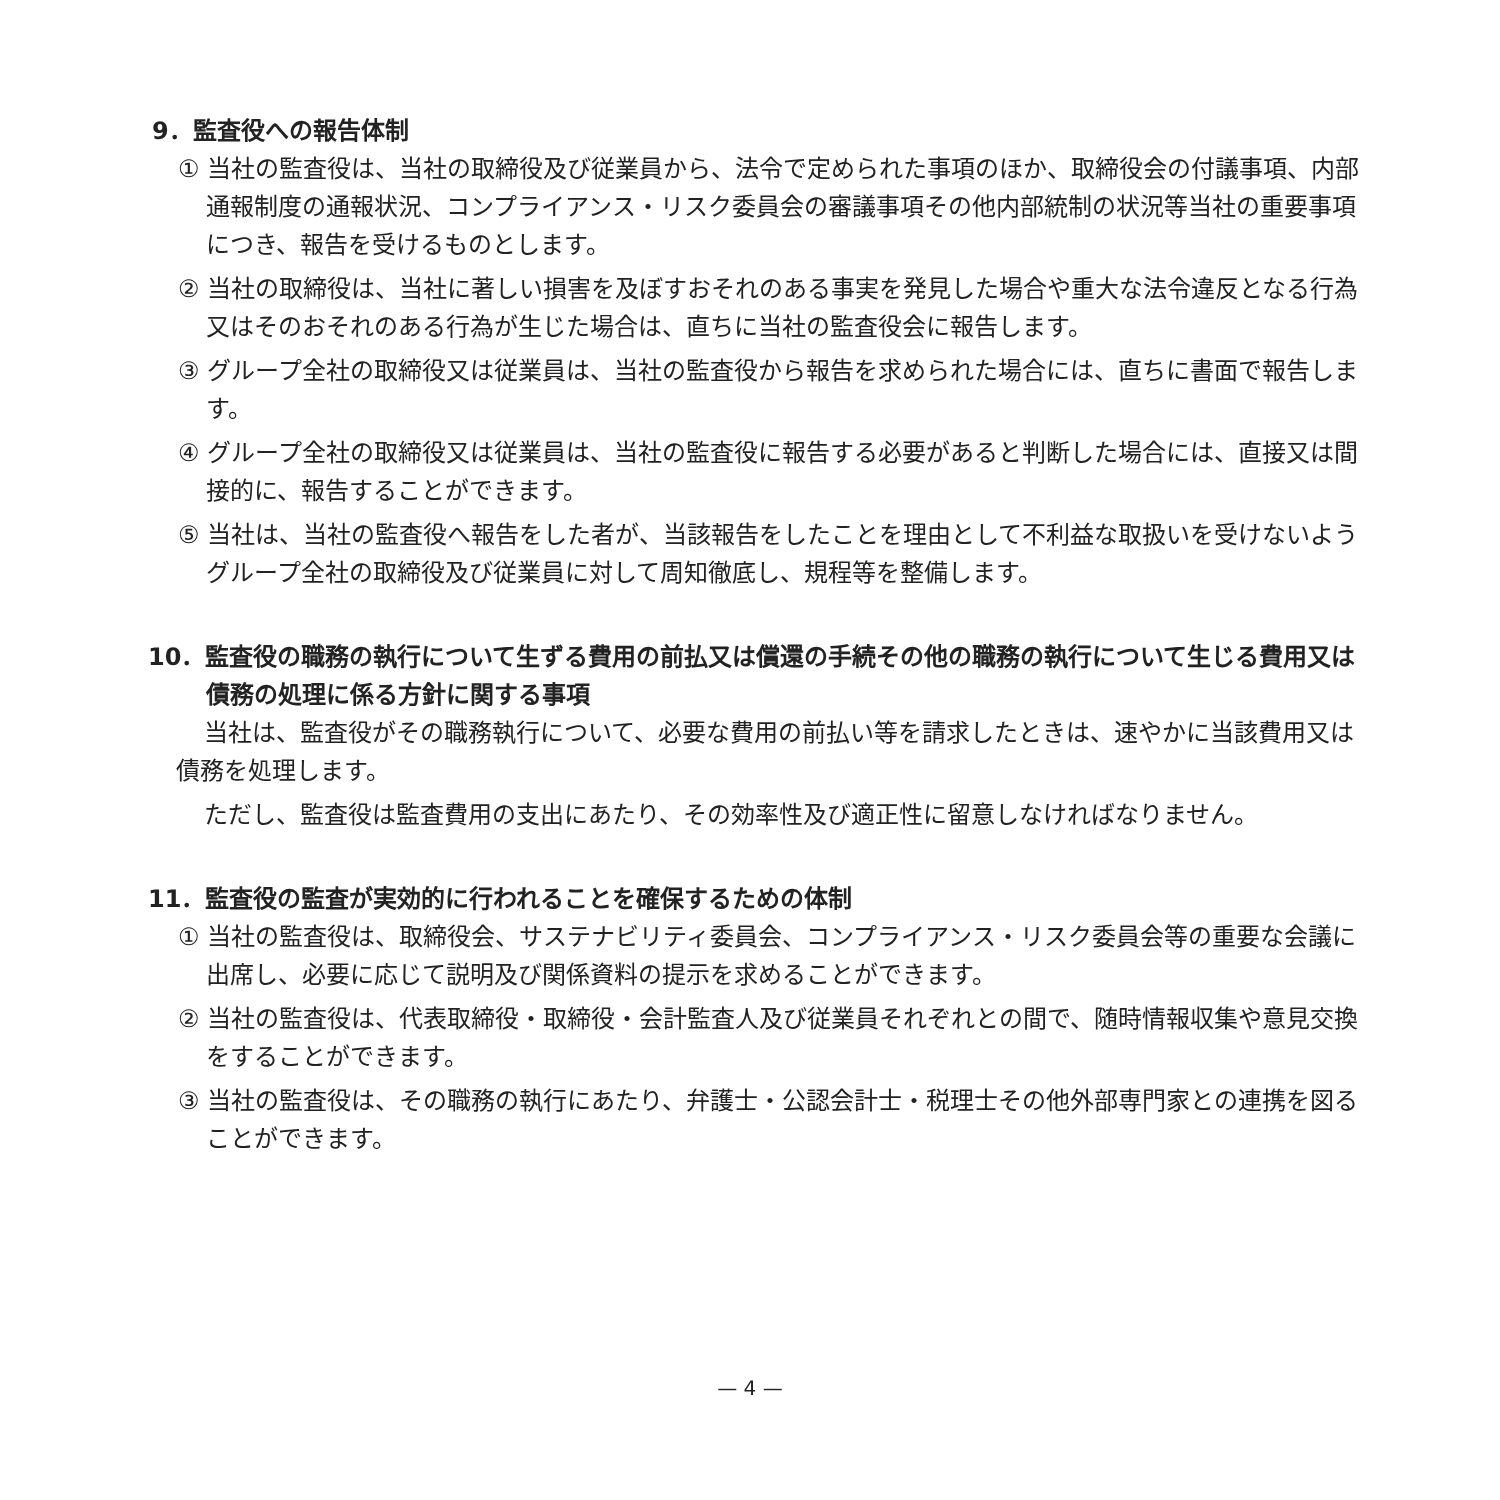9．監査役への報告体制
① 当社の監査役は、当社の取締役及び従業員から、法令で定められた事項のほか、取締役会の付議事項、内部通報制度の通報状況、コンプライアンス・リスク委員会の審議事項その他内部統制の状況等当社の重要事項につき、報告を受けるものとします。
② 当社の取締役は、当社に著しい損害を及ぼすおそれのある事実を発見した場合や重大な法令違反となる行為又はそのおそれのある行為が生じた場合は、直ちに当社の監査役会に報告します。
③ グループ全社の取締役又は従業員は、当社の監査役から報告を求められた場合には、直ちに書面で報告します。
④ グループ全社の取締役又は従業員は、当社の監査役に報告する必要があると判断した場合には、直接又は間接的に、報告することができます。
⑤ 当社は、当社の監査役へ報告をした者が、当該報告をしたことを理由として不利益な取扱いを受けないようグループ全社の取締役及び従業員に対して周知徹底し、規程等を整備します。
10．監査役の職務の執行について生ずる費用の前払又は償還の手続その他の職務の執行について生じる費用又は債務の処理に係る方針に関する事項
当社は、監査役がその職務執行について、必要な費用の前払い等を請求したときは、速やかに当該費用又は債務を処理します。
ただし、監査役は監査費用の支出にあたり、その効率性及び適正性に留意しなければなりません。
11．監査役の監査が実効的に行われることを確保するための体制
① 当社の監査役は、取締役会、サステナビリティ委員会、コンプライアンス・リスク委員会等の重要な会議に出席し、必要に応じて説明及び関係資料の提示を求めることができます。
② 当社の監査役は、代表取締役・取締役・会計監査人及び従業員それぞれとの間で、随時情報収集や意見交換をすることができます。
③ 当社の監査役は、その職務の執行にあたり、弁護士・公認会計士・税理士その他外部専門家との連携を図ることができます。
— 4 —